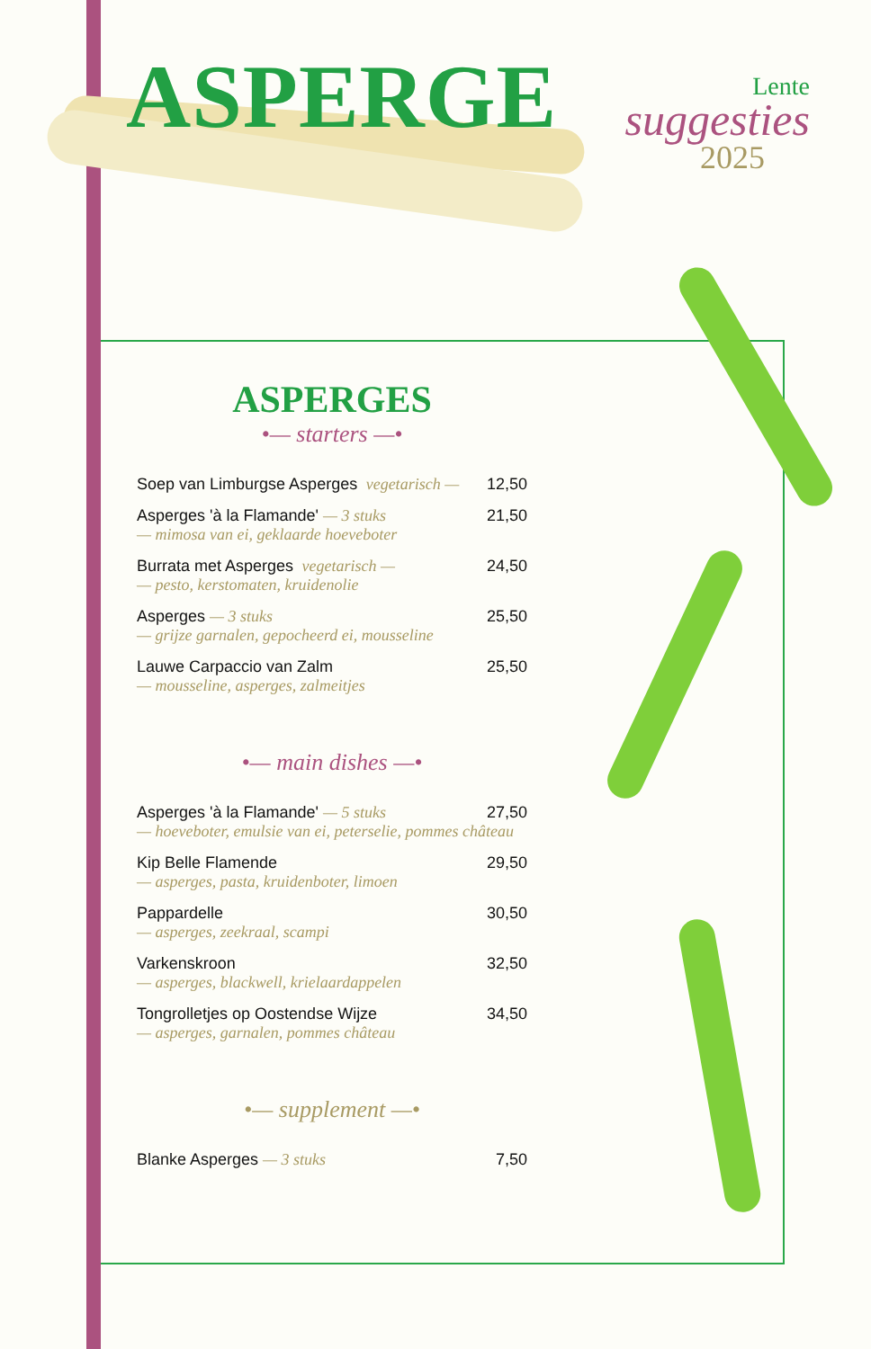ASPERGE
Lente
suggesties
2025
ASPERGES
•— starters —•
Soep van Limburgse Asperges vegetarisch — 12,50
Asperges 'à la Flamande' — 3 stuks 21,50
— mimosa van ei, geklaarde hoeveboter
Burrata met Asperges vegetarisch — 24,50
— pesto, kerstomaten, kruidenolie
Asperges — 3 stuks 25,50
— grijze garnalen, gepocheerd ei, mousseline
Lauwe Carpaccio van Zalm 25,50
— mousseline, asperges, zalmeitjes
•— main dishes —•
Asperges 'à la Flamande' — 5 stuks 27,50
— hoeveboter, emulsie van ei, peterselie, pommes château
Kip Belle Flamende 29,50
— asperges, pasta, kruidenboter, limoen
Pappardelle 30,50
— asperges, zeekraal, scampi
Varkenskroon 32,50
— asperges, blackwell, krielaardappelen
Tongrolletjes op Oostendse Wijze 34,50
— asperges, garnalen, pommes château
•— supplement —•
Blanke Asperges — 3 stuks 7,50